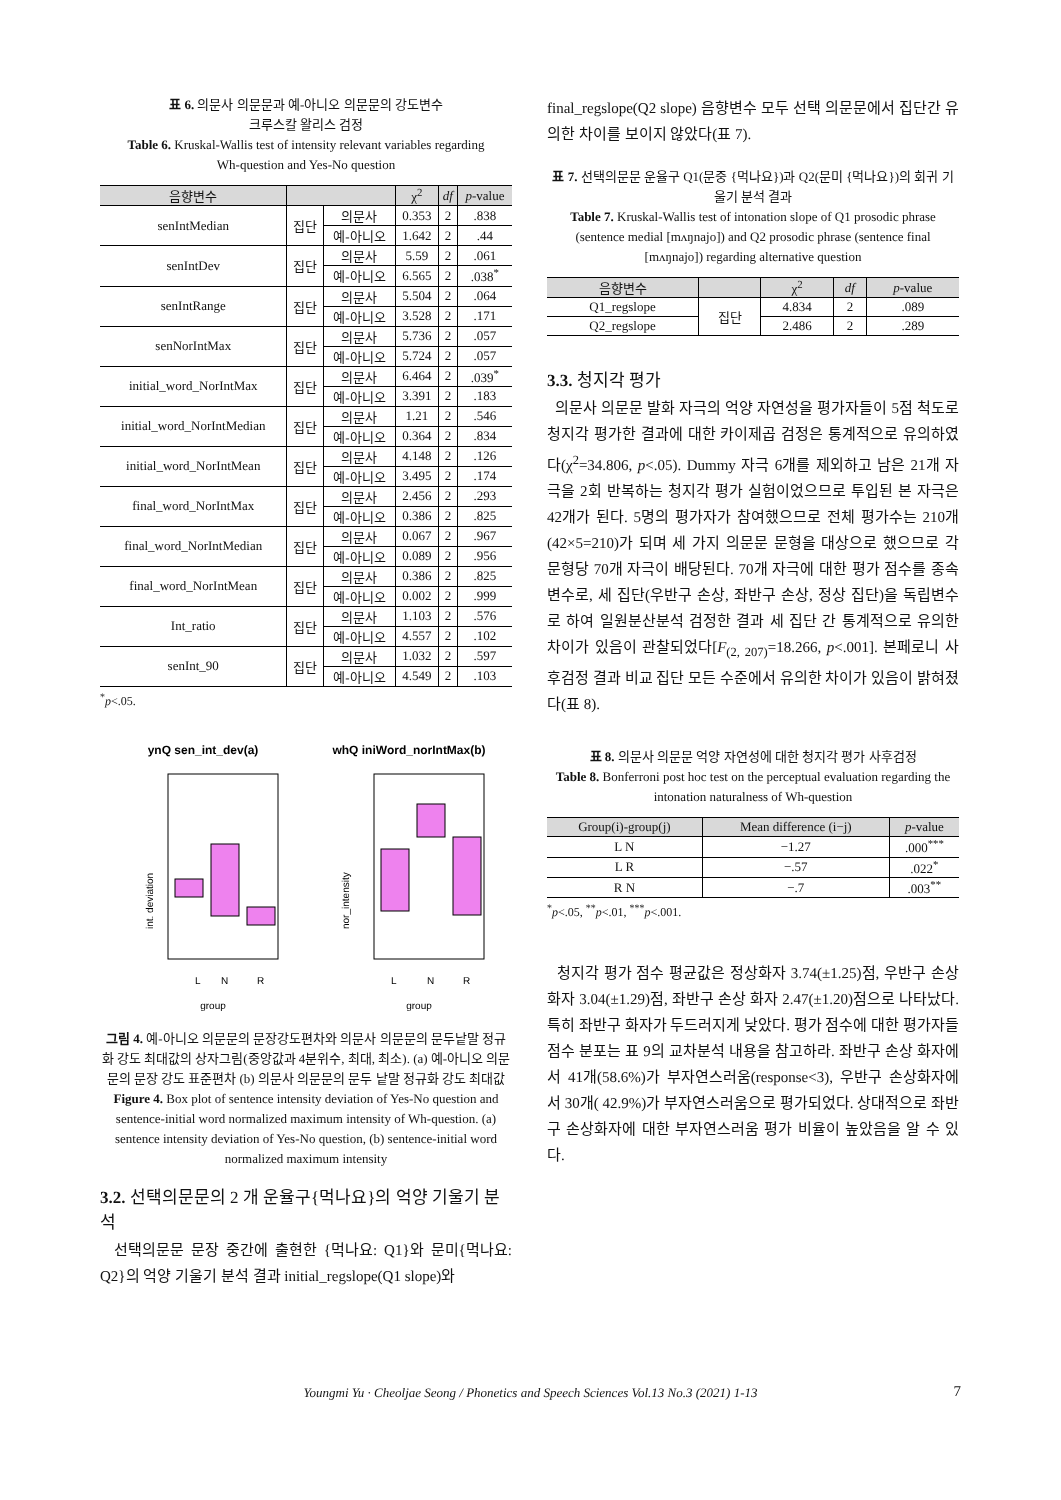표 6. 의문사 의문문과 예-아니오 의문문의 강도변수
크루스칼 왈리스 검정
Table 6. Kruskal-Wallis test of intensity relevant variables regarding
Wh-question and Yes-No question
| 음향변수 | | | χ<sup>2</sup> | df | p -value |
| --- | --- | --- | --- | --- | --- |
| senIntMedian | 집단 | 의문사 | 0.353 | 2 | .838 |
| | | 예-아니오 | 1.642 | 2 | .44 |
| senIntDev | 집단 | 의문사 | 5.59 | 2 | .061 |
| | | 예-아니오 | 6.565 | 2 | .038<sup>*</sup> |
| senIntRange | 집단 | 의문사 | 5.504 | 2 | .064 |
| | | 예-아니오 | 3.528 | 2 | .171 |
| senNorIntMax | 집단 | 의문사 | 5.736 | 2 | .057 |
| | | 예-아니오 | 5.724 | 2 | .057 |
| initial_word_NorIntMax | 집단 | 의문사 | 6.464 | 2 | .039<sup>*</sup> |
| | | 예-아니오 | 3.391 | 2 | .183 |
| initial_word_NorIntMedian | 집단 | 의문사 | 1.21 | 2 | .546 |
| | | 예-아니오 | 0.364 | 2 | .834 |
| initial_word_NorIntMean | 집단 | 의문사 | 4.148 | 2 | .126 |
| | | 예-아니오 | 3.495 | 2 | .174 |
| final_word_NorIntMax | 집단 | 의문사 | 2.456 | 2 | .293 |
| | | 예-아니오 | 0.386 | 2 | .825 |
| final_word_NorIntMedian | 집단 | 의문사 | 0.067 | 2 | .967 |
| | | 예-아니오 | 0.089 | 2 | .956 |
| final_word_NorIntMean | 집단 | 의문사 | 0.386 | 2 | .825 |
| | | 예-아니오 | 0.002 | 2 | .999 |
| Int_ratio | 집단 | 의문사 | 1.103 | 2 | .576 |
| | | 예-아니오 | 4.557 | 2 | .102 |
| senInt_90 | 집단 | 의문사 | 1.032 | 2 | .597 |
| | | 예-아니오 | 4.549 | 2 | .103 |
<sup>*</sup> p<.05.
ynQ sen_int_dev(a)
int. deviation
L
N
R
group
whQ iniWord_norIntMax(b)
nor_intensity
L
N
R
group
그림 4. 예-아니오 의문문의 문장강도편차와 의문사 의문문의 문두낱말 정규화 강도 최대값의 상자그림(중앙값과 4분위수, 최대, 최소). (a) 예-아니오 의문문의 문장 강도 표준편차 (b) 의문사 의문문의 문두 낱말 정규화 강도 최대값
Figure 4. Box plot of sentence intensity deviation of Yes-No question and sentence-initial word normalized maximum intensity of Wh-question. (a) sentence intensity deviation of Yes-No question, (b) sentence-initial word normalized maximum intensity
3.2. 선택의문문의 2 개 운율구{먹나요}의 억양 기울기 분석
선택의문문 문장 중간에 출현한 {먹나요: Q1}와 문미{먹나요: Q2}의 억양 기울기 분석 결과 initial_regslope(Q1 slope)와
final_regslope(Q2 slope) 음향변수 모두 선택 의문문에서 집단간 유의한 차이를 보이지 않았다(표 7).
표 7. 선택의문문 운율구 Q1(문중 {먹나요})과 Q2(문미 {먹나요})의 회귀 기울기 분석 결과
Table 7. Kruskal-Wallis test of intonation slope of Q1 prosodic phrase (sentence medial [mʌŋnajo]) and Q2 prosodic phrase (sentence final [mʌŋnajo]) regarding alternative question
| 음향변수 | | χ<sup>2</sup> | df | p -value |
| --- | --- | --- | --- | --- |
| Q1_regslope | 집단 | 4.834 | 2 | .089 |
| Q2_regslope | | 2.486 | 2 | .289 |
3.3. 청지각 평가
의문사 의문문 발화 자극의 억양 자연성을 평가자들이 5점 척도로 청지각 평가한 결과에 대한 카이제곱 검정은 통계적으로 유의하였다(χ<sup>2</sup>=34.806, p<.05). Dummy 자극 6개를 제외하고 남은 21개 자극을 2회 반복하는 청지각 평가 실험이었으므로 투입된 본 자극은 42개가 된다. 5명의 평가자가 참여했으므로 전체 평가수는 210개(42×5=210)가 되며 세 가지 의문문 문형을 대상으로 했으므로 각 문형당 70개 자극이 배당된다. 70개 자극에 대한 평가 점수를 종속변수로, 세 집단(우반구 손상, 좌반구 손상, 정상 집단)을 독립변수로 하여 일원분산분석 검정한 결과 세 집단 간 통계적으로 유의한 차이가 있음이 관찰되었다[F<sub>(2, 207)</sub>=18.266, p<.001]. 본페로니 사후검정 결과 비교 집단 모든 수준에서 유의한 차이가 있음이 밝혀졌다(표 8).
표 8. 의문사 의문문 억양 자연성에 대한 청지각 평가 사후검정
Table 8. Bonferroni post hoc test on the perceptual evaluation regarding the intonation naturalness of Wh-question
| Group(i)-group(j) | Mean difference (i−j) | p -value |
| --- | --- | --- |
| L N | −1.27 | .000<sup>***</sup> |
| L R | −.57 | .022<sup>*</sup> |
| R N | −.7 | .003<sup>**</sup> |
<sup>*</sup> p<.05, <sup>**</sup>p<.01, <sup>***</sup>p<.001.
청지각 평가 점수 평균값은 정상화자 3.74(±1.25)점, 우반구 손상 화자 3.04(±1.29)점, 좌반구 손상 화자 2.47(±1.20)점으로 나타났다. 특히 좌반구 화자가 두드러지게 낮았다. 평가 점수에 대한 평가자들 점수 분포는 표 9의 교차분석 내용을 참고하라. 좌반구 손상 화자에서 41개(58.6%)가 부자연스러움(response<3), 우반구 손상화자에서 30개( 42.9%)가 부자연스러움으로 평가되었다. 상대적으로 좌반구 손상화자에 대한 부자연스러움 평가 비율이 높았음을 알 수 있다.
Youngmi Yu · Cheoljae Seong / Phonetics and Speech Sciences Vol.13 No.3 (2021) 1-13 7